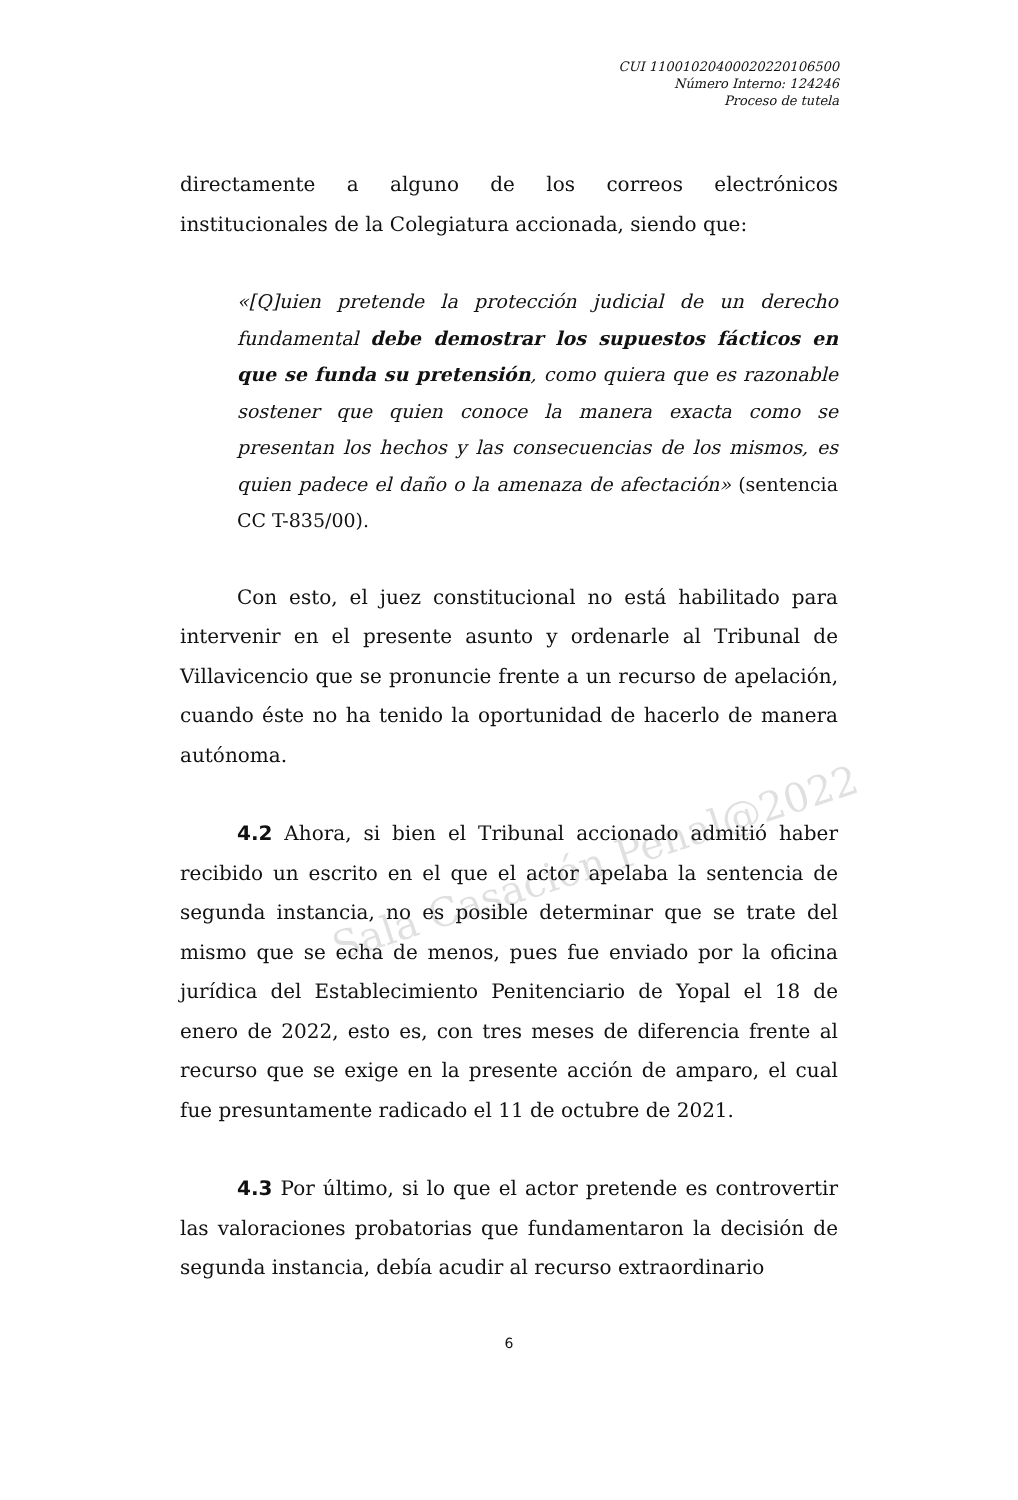CUI 11001020400020220106500
Número Interno: 124246
Proceso de tutela
Sala Casación Penal@2022
directamente a alguno de los correos electrónicos institucionales de la Colegiatura accionada, siendo que:
«[Q]uien pretende la protección judicial de un derecho fundamental debe demostrar los supuestos fácticos en que se funda su pretensión, como quiera que es razonable sostener que quien conoce la manera exacta como se presentan los hechos y las consecuencias de los mismos, es quien padece el daño o la amenaza de afectación» (sentencia CC T-835/00).
Con esto, el juez constitucional no está habilitado para intervenir en el presente asunto y ordenarle al Tribunal de Villavicencio que se pronuncie frente a un recurso de apelación, cuando éste no ha tenido la oportunidad de hacerlo de manera autónoma.
4.2 Ahora, si bien el Tribunal accionado admitió haber recibido un escrito en el que el actor apelaba la sentencia de segunda instancia, no es posible determinar que se trate del mismo que se echa de menos, pues fue enviado por la oficina jurídica del Establecimiento Penitenciario de Yopal el 18 de enero de 2022, esto es, con tres meses de diferencia frente al recurso que se exige en la presente acción de amparo, el cual fue presuntamente radicado el 11 de octubre de 2021.
4.3 Por último, si lo que el actor pretende es controvertir las valoraciones probatorias que fundamentaron la decisión de segunda instancia, debía acudir al recurso extraordinario
6